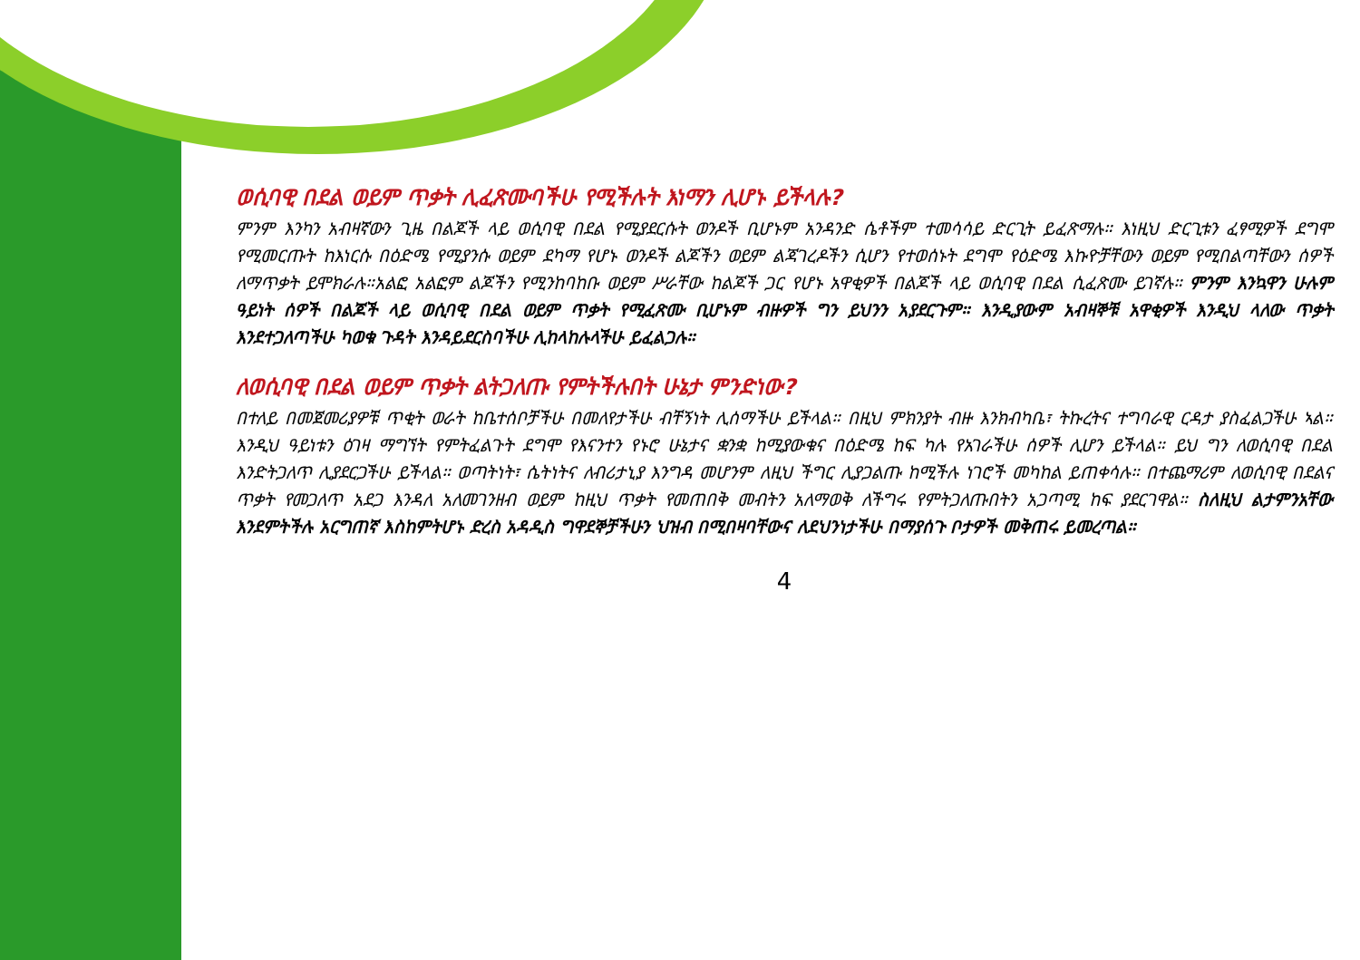ወሲባዊ በደል ወይም ጥቃት ሊፈጽሙባችሁ የሚችሉት እነማን ሊሆኑ ይችላሉ?
ምንም እንካን አብዛኛውን ጊዜ በልጆች ላይ ወሲባዊ በደል የሚያደርሱት ወንዶች ቢሆኑም አንዳንድ ሴቶችም ተመሳሳይ ድርጊት ይፈጽማሉ። እነዚህ ድርጊቱን ፈፃሚዎች ደግሞ የሚመርጡት ከእነርሱ በዕድሜ የሚያንሱ ወይም ደካማ የሆኑ ወንዶች ልጆችን ወይም ልጃገረዶችን ሲሆን የተወሰኑት ደግሞ የዕድሜ እኩዮቻቸውን ወይም የሚበልጣቸውን ሰዎች ለማጥቃት ይሞክራሉ።አልፎ አልፎም ልጆችን የሚንከባከቡ ወይም ሥራቸው ከልጆች ጋር የሆኑ አዋቂዎች በልጆች ላይ ወሲባዊ በደል ሲፈጽሙ ይገኛሉ። ምንም እንኳዋን ሁሉም ዓይነት ሰዎች በልጆች ላይ ወሲባዊ በደል ወይም ጥቃት የሚፈጽሙ ቢሆኑም ብዙዎች ግን ይህንን አያደርጉም። እንዲያውም አብዛኞቹ አዋቂዎች እንዲህ ላለው ጥቃት እንደተጋለጣችሁ ካወቁ ጉዳት እንዳይደርስባችሁ ሊከላከሉላችሁ ይፈልጋሉ።
ለወሲባዊ በደል ወይም ጥቃት ልትጋለጡ የምትችሉበት ሁኔታ ምንድነው?
በተለይ በመጀመሪያዎቹ ጥቂት ወራት ከቤተሰቦቻችሁ በመለየታችሁ ብቸኝነት ሊሰማችሁ ይችላል። በዚህ ምክንያት ብዙ እንክብካቤ፣ ትኩረትና ተግባራዊ ርዳታ ያስፈልጋችሁ ኣል። እንዲህ ዓይነቱን ዕገዛ ማግኘት የምትፈልጉት ደግሞ የእናንተን የኑሮ ሁኔታና ቋንቋ ከሚያውቁና በዕድሜ ከፍ ካሉ የአገራችሁ ሰዎች ሊሆን ይችላል። ይህ ግን ለወሲባዊ በደል እንድትጋለጥ ሊያደርጋችሁ ይችላል። ወጣትነት፣ ሴትነትና ለብሪታኒያ እንግዳ መሆንም ለዚህ ችግር ሊያጋልጡ ከሚችሉ ነገሮች መካከል ይጠቀሳሉ። በተጨማሪም ለወሲባዊ በደልና ጥቃት የመጋለጥ አደጋ እንዳለ አለመገንዘብ ወይም ከዚህ ጥቃት የመጠበቅ መብትን አለማወቅ ለችግሩ የምትጋለጡበትን አጋጣሚ ከፍ ያደርገዋል። ስለዚህ ልታምንአቸው እንደምትችሉ አርግጠኛ እስከምትሆኑ ድረስ አዳዲስ ግዋደኞቻችሁን ህዝብ በሚበዛባቸውና ለደህንነታችሁ በማያሰጉ ቦታዎች መቅጠሩ ይመረጣል።
4